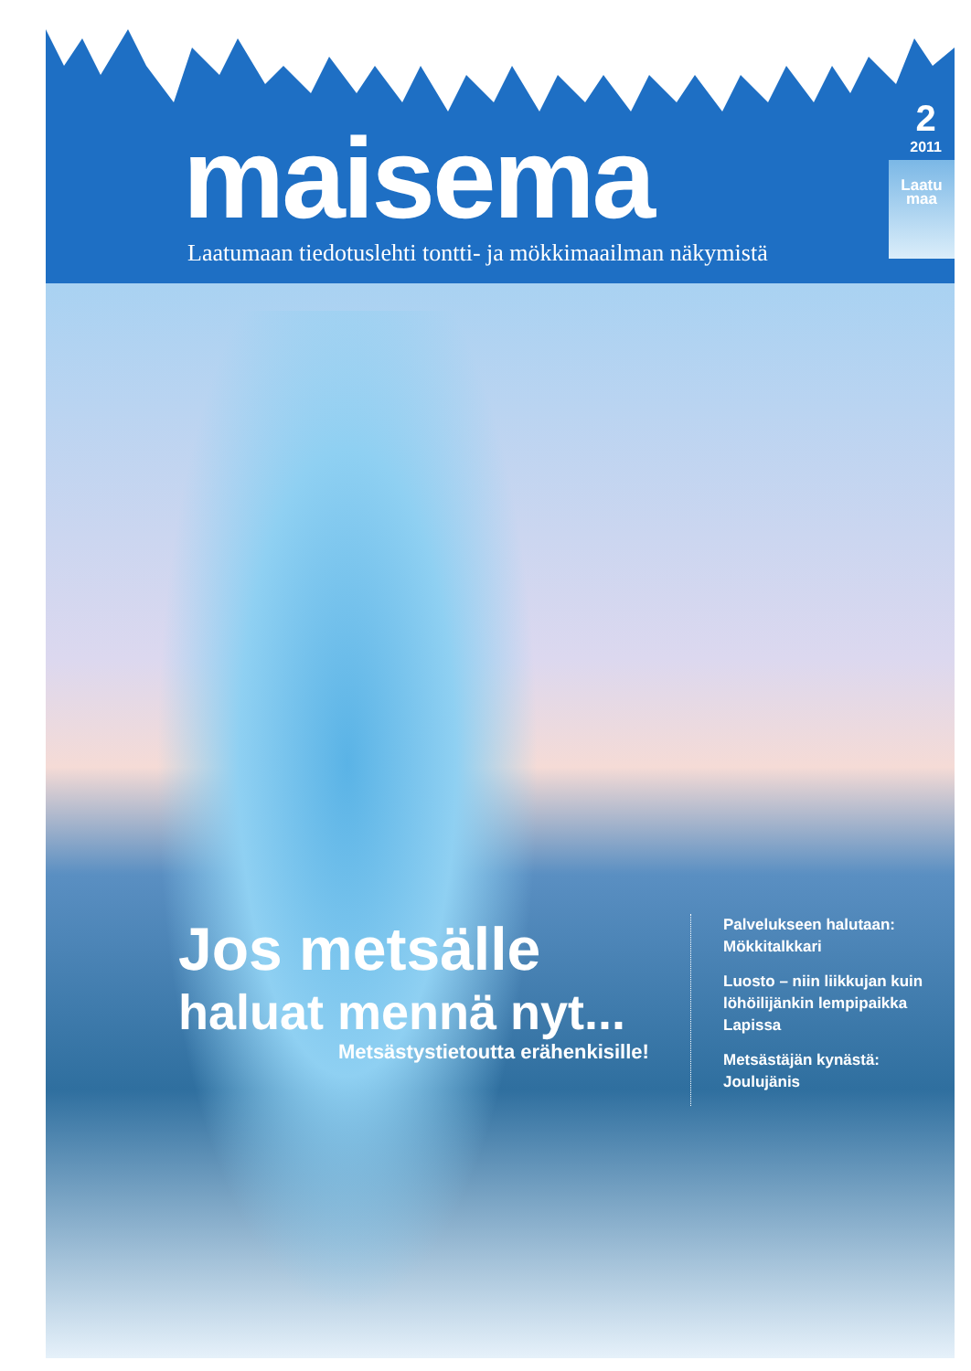2
2011
maisema
Laatumaan tiedotuslehti tontti- ja mökkimaailman näkymistä
Laatu
maa
Jos metsälle
haluat mennä nyt...
Metsästystietoutta erähenkisille!
Palvelukseen halutaan:
Mökkitalkkari
Luosto – niin liikkujan kuin
löhöilijänkin lempipaikka Lapissa
Metsästäjän kynästä:
Joulujänis